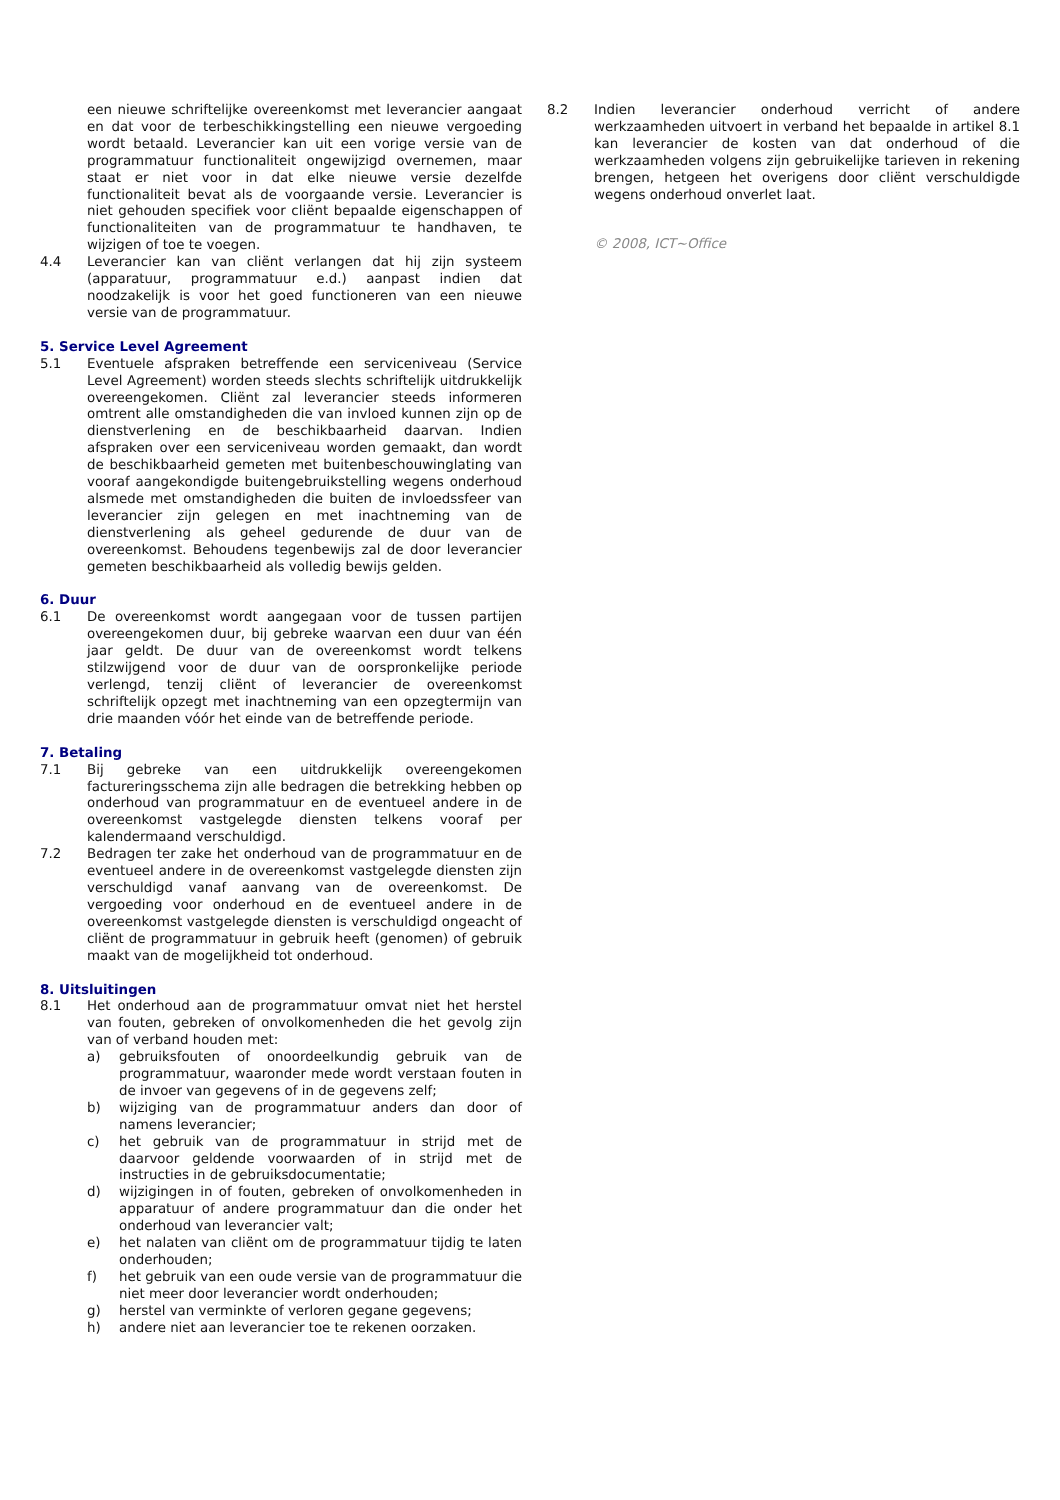een nieuwe schriftelijke overeenkomst met leverancier aangaat en dat voor de terbeschikkingstelling een nieuwe vergoeding wordt betaald. Leverancier kan uit een vorige versie van de programmatuur functionaliteit ongewijzigd overnemen, maar staat er niet voor in dat elke nieuwe versie dezelfde functionaliteit bevat als de voorgaande versie. Leverancier is niet gehouden specifiek voor cliënt bepaalde eigenschappen of functionaliteiten van de programmatuur te handhaven, te wijzigen of toe te voegen.
4.4 Leverancier kan van cliënt verlangen dat hij zijn systeem (apparatuur, programmatuur e.d.) aanpast indien dat noodzakelijk is voor het goed functioneren van een nieuwe versie van de programmatuur.
5. Service Level Agreement
5.1 Eventuele afspraken betreffende een serviceniveau (Service Level Agreement) worden steeds slechts schriftelijk uitdrukkelijk overeengekomen. Cliënt zal leverancier steeds informeren omtrent alle omstandigheden die van invloed kunnen zijn op de dienstverlening en de beschikbaarheid daarvan. Indien afspraken over een serviceniveau worden gemaakt, dan wordt de beschikbaarheid gemeten met buitenbeschouwinglating van vooraf aangekondigde buitengebruikstelling wegens onderhoud alsmede met omstandigheden die buiten de invloedssfeer van leverancier zijn gelegen en met inachtneming van de dienstverlening als geheel gedurende de duur van de overeenkomst. Behoudens tegenbewijs zal de door leverancier gemeten beschikbaarheid als volledig bewijs gelden.
6. Duur
6.1 De overeenkomst wordt aangegaan voor de tussen partijen overeengekomen duur, bij gebreke waarvan een duur van één jaar geldt. De duur van de overeenkomst wordt telkens stilzwijgend voor de duur van de oorspronkelijke periode verlengd, tenzij cliënt of leverancier de overeenkomst schriftelijk opzegt met inachtneming van een opzegtermijn van drie maanden vóór het einde van de betreffende periode.
7. Betaling
7.1 Bij gebreke van een uitdrukkelijk overeengekomen factureringsschema zijn alle bedragen die betrekking hebben op onderhoud van programmatuur en de eventueel andere in de overeenkomst vastgelegde diensten telkens vooraf per kalendermaand verschuldigd.
7.2 Bedragen ter zake het onderhoud van de programmatuur en de eventueel andere in de overeenkomst vastgelegde diensten zijn verschuldigd vanaf aanvang van de overeenkomst. De vergoeding voor onderhoud en de eventueel andere in de overeenkomst vastgelegde diensten is verschuldigd ongeacht of cliënt de programmatuur in gebruik heeft (genomen) of gebruik maakt van de mogelijkheid tot onderhoud.
8. Uitsluitingen
8.1 Het onderhoud aan de programmatuur omvat niet het herstel van fouten, gebreken of onvolkomenheden die het gevolg zijn van of verband houden met:
a) gebruiksfouten of onoordeelkundig gebruik van de programmatuur, waaronder mede wordt verstaan fouten in de invoer van gegevens of in de gegevens zelf;
b) wijziging van de programmatuur anders dan door of namens leverancier;
c) het gebruik van de programmatuur in strijd met de daarvoor geldende voorwaarden of in strijd met de instructies in de gebruiksdocumentatie;
d) wijzigingen in of fouten, gebreken of onvolkomenheden in apparatuur of andere programmatuur dan die onder het onderhoud van leverancier valt;
e) het nalaten van cliënt om de programmatuur tijdig te laten onderhouden;
f) het gebruik van een oude versie van de programmatuur die niet meer door leverancier wordt onderhouden;
g) herstel van verminkte of verloren gegane gegevens;
h) andere niet aan leverancier toe te rekenen oorzaken.
8.2 Indien leverancier onderhoud verricht of andere werkzaamheden uitvoert in verband het bepaalde in artikel 8.1 kan leverancier de kosten van dat onderhoud of die werkzaamheden volgens zijn gebruikelijke tarieven in rekening brengen, hetgeen het overigens door cliënt verschuldigde wegens onderhoud onverlet laat.
© 2008, ICT~Office